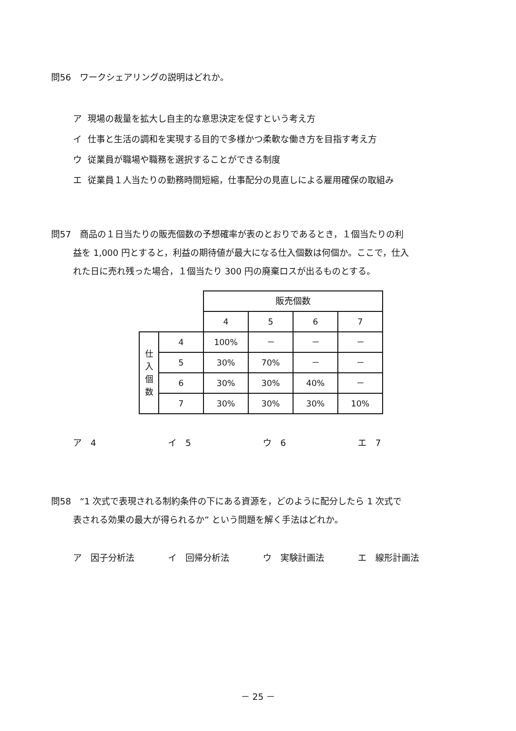問56　ワークシェアリングの説明はどれか。
ア 現場の裁量を拡大し自主的な意思決定を促すという考え方
イ 仕事と生活の調和を実現する目的で多様かつ柔軟な働き方を目指す考え方
ウ 従業員が職場や職務を選択することができる制度
エ 従業員１人当たりの勤務時間短縮，仕事配分の見直しによる雇用確保の取組み
問57　商品の１日当たりの販売個数の予想確率が表のとおりであるとき，１個当たりの利
益を 1,000 円とすると，利益の期待値が最大になる仕入個数は何個か。ここで，仕入
れた日に売れ残った場合，１個当たり 300 円の廃棄ロスが出るものとする。
| | | 販売個数 | | | |
| | | 4 | 5 | 6 | 7 |
| 仕 入 個 数 | 4 | 100% | － | － | － |
| | 5 | 30% | 70% | － | － |
| | 6 | 30% | 30% | 40% | － |
| | 7 | 30% | 30% | 30% | 10% |
ア　4 イ　5 ウ　6 エ　7
問58　“1 次式で表現される制約条件の下にある資源を，どのように配分したら 1 次式で
表される効果の最大が得られるか” という問題を解く手法はどれか。
ア　因子分析法 イ　回帰分析法 ウ　実験計画法 エ　線形計画法
－ 25 －